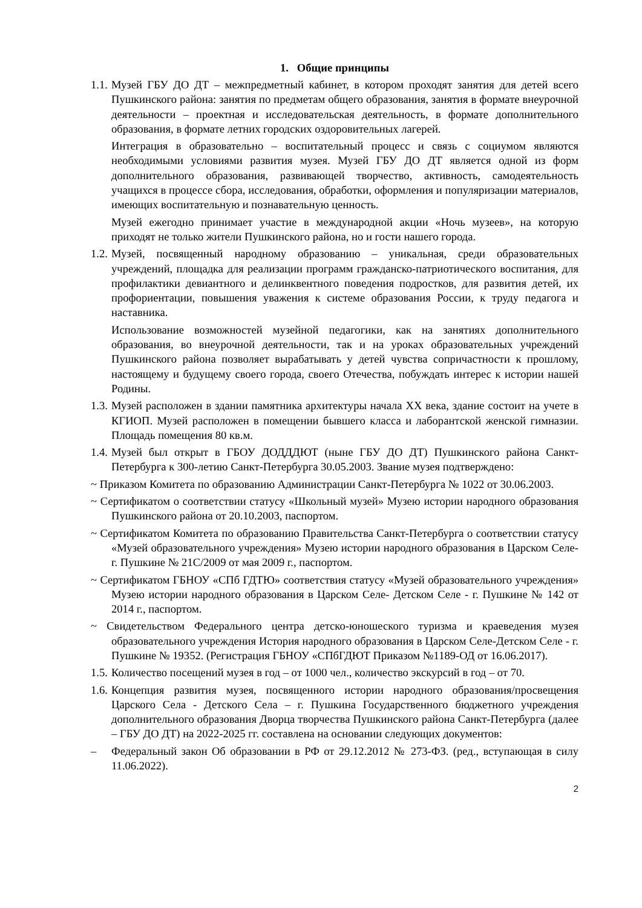1. Общие принципы
1.1. Музей ГБУ ДО ДТ – межпредметный кабинет, в котором проходят занятия для детей всего Пушкинского района: занятия по предметам общего образования, занятия в формате внеурочной деятельности – проектная и исследовательская деятельность, в формате дополнительного образования, в формате летних городских оздоровительных лагерей.
Интеграция в образовательно – воспитательный процесс и связь с социумом являются необходимыми условиями развития музея. Музей ГБУ ДО ДТ является одной из форм дополнительного образования, развивающей творчество, активность, самодеятельность учащихся в процессе сбора, исследования, обработки, оформления и популяризации материалов, имеющих воспитательную и познавательную ценность.
Музей ежегодно принимает участие в международной акции «Ночь музеев», на которую приходят не только жители Пушкинского района, но и гости нашего города.
1.2. Музей, посвященный народному образованию – уникальная, среди образовательных учреждений, площадка для реализации программ гражданско-патриотического воспитания, для профилактики девиантного и делинквентного поведения подростков, для развития детей, их профориентации, повышения уважения к системе образования России, к труду педагога и наставника.
Использование возможностей музейной педагогики, как на занятиях дополнительного образования, во внеурочной деятельности, так и на уроках образовательных учреждений Пушкинского района позволяет вырабатывать у детей чувства сопричастности к прошлому, настоящему и будущему своего города, своего Отечества, побуждать интерес к истории нашей Родины.
1.3. Музей расположен в здании памятника архитектуры начала XX века, здание состоит на учете в КГИОП. Музей расположен в помещении бывшего класса и лаборантской женской гимназии. Площадь помещения 80 кв.м.
1.4. Музей был открыт в ГБОУ ДОДДДЮТ (ныне ГБУ ДО ДТ) Пушкинского района Санкт-Петербурга к 300-летию Санкт-Петербурга 30.05.2003. Звание музея подтверждено:
~ Приказом Комитета по образованию Администрации Санкт-Петербурга № 1022 от 30.06.2003.
~ Сертификатом о соответствии статусу «Школьный музей» Музею истории народного образования Пушкинского района от 20.10.2003, паспортом.
~ Сертификатом Комитета по образованию Правительства Санкт-Петербурга о соответствии статусу «Музей образовательного учреждения» Музею истории народного образования в Царском Селе-г. Пушкине № 21С/2009 от мая 2009 г., паспортом.
~ Сертификатом ГБНОУ «СПб ГДТЮ» соответствия статусу «Музей образовательного учреждения» Музею истории народного образования в Царском Селе- Детском Селе - г. Пушкине № 142 от 2014 г., паспортом.
~ Свидетельством Федерального центра детско-юношеского туризма и краеведения музея образовательного учреждения История народного образования в Царском Селе-Детском Селе - г. Пушкине № 19352. (Регистрация ГБНОУ «СПбГДЮТ Приказом №1189-ОД от 16.06.2017).
1.5. Количество посещений музея в год – от 1000 чел., количество экскурсий в год – от 70.
1.6. Концепция развития музея, посвященного истории народного образования/просвещения Царского Села - Детского Села – г. Пушкина Государственного бюджетного учреждения дополнительного образования Дворца творчества Пушкинского района Санкт-Петербурга (далее – ГБУ ДО ДТ) на 2022-2025 гг. составлена на основании следующих документов:
– Федеральный закон Об образовании в РФ от 29.12.2012 № 273-ФЗ. (ред., вступающая в силу 11.06.2022).
2